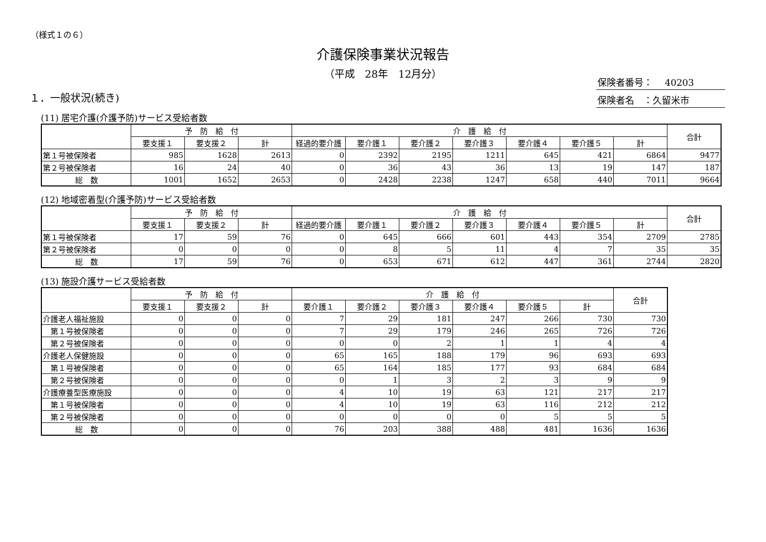（様式１の６）
介護保険事業状況報告
（平成　28年　12月分）
保険者番号：　 40203
保険者名　：久留米市
１．一般状況(続き)
(11) 居宅介護(介護予防)サービス受給者数
| | 予 防 給 付 | | | 介 護 給 付 | | | | | | | 合計 |
| --- | --- | --- | --- | --- | --- | --- | --- | --- | --- | --- | --- |
| | 要支援１ | 要支援２ | 計 | 経過的要介護 | 要介護１ | 要介護２ | 要介護３ | 要介護４ | 要介護５ | 計 | |
| 第１号被保険者 | 985 | 1628 | 2613 | 0 | 2392 | 2195 | 1211 | 645 | 421 | 6864 | 9477 |
| 第２号被保険者 | 16 | 24 | 40 | 0 | 36 | 43 | 36 | 13 | 19 | 147 | 187 |
| 総 数 | 1001 | 1652 | 2653 | 0 | 2428 | 2238 | 1247 | 658 | 440 | 7011 | 9664 |
(12) 地域密着型(介護予防)サービス受給者数
| | 予 防 給 付 | | | 介 護 給 付 | | | | | | | 合計 |
| --- | --- | --- | --- | --- | --- | --- | --- | --- | --- | --- | --- |
| | 要支援１ | 要支援２ | 計 | 経過的要介護 | 要介護１ | 要介護２ | 要介護３ | 要介護４ | 要介護５ | 計 | |
| 第１号被保険者 | 17 | 59 | 76 | 0 | 645 | 666 | 601 | 443 | 354 | 2709 | 2785 |
| 第２号被保険者 | 0 | 0 | 0 | 0 | 8 | 5 | 11 | 4 | 7 | 35 | 35 |
| 総 数 | 17 | 59 | 76 | 0 | 653 | 671 | 612 | 447 | 361 | 2744 | 2820 |
(13) 施設介護サービス受給者数
| | 予 防 給 付 | | | 介 護 給 付 | | | | | | 合計 |
| --- | --- | --- | --- | --- | --- | --- | --- | --- | --- | --- |
| | 要支援１ | 要支援２ | 計 | 要介護１ | 要介護２ | 要介護３ | 要介護４ | 要介護５ | 計 | |
| 介護老人福祉施設 | 0 | 0 | 0 | 7 | 29 | 181 | 247 | 266 | 730 | 730 |
| 第１号被保険者 | 0 | 0 | 0 | 7 | 29 | 179 | 246 | 265 | 726 | 726 |
| 第２号被保険者 | 0 | 0 | 0 | 0 | 0 | 2 | 1 | 1 | 4 | 4 |
| 介護老人保健施設 | 0 | 0 | 0 | 65 | 165 | 188 | 179 | 96 | 693 | 693 |
| 第１号被保険者 | 0 | 0 | 0 | 65 | 164 | 185 | 177 | 93 | 684 | 684 |
| 第２号被保険者 | 0 | 0 | 0 | 0 | 1 | 3 | 2 | 3 | 9 | 9 |
| 介護療養型医療施設 | 0 | 0 | 0 | 4 | 10 | 19 | 63 | 121 | 217 | 217 |
| 第１号被保険者 | 0 | 0 | 0 | 4 | 10 | 19 | 63 | 116 | 212 | 212 |
| 第２号被保険者 | 0 | 0 | 0 | 0 | 0 | 0 | 0 | 5 | 5 | 5 |
| 総 数 | 0 | 0 | 0 | 76 | 203 | 388 | 488 | 481 | 1636 | 1636 |